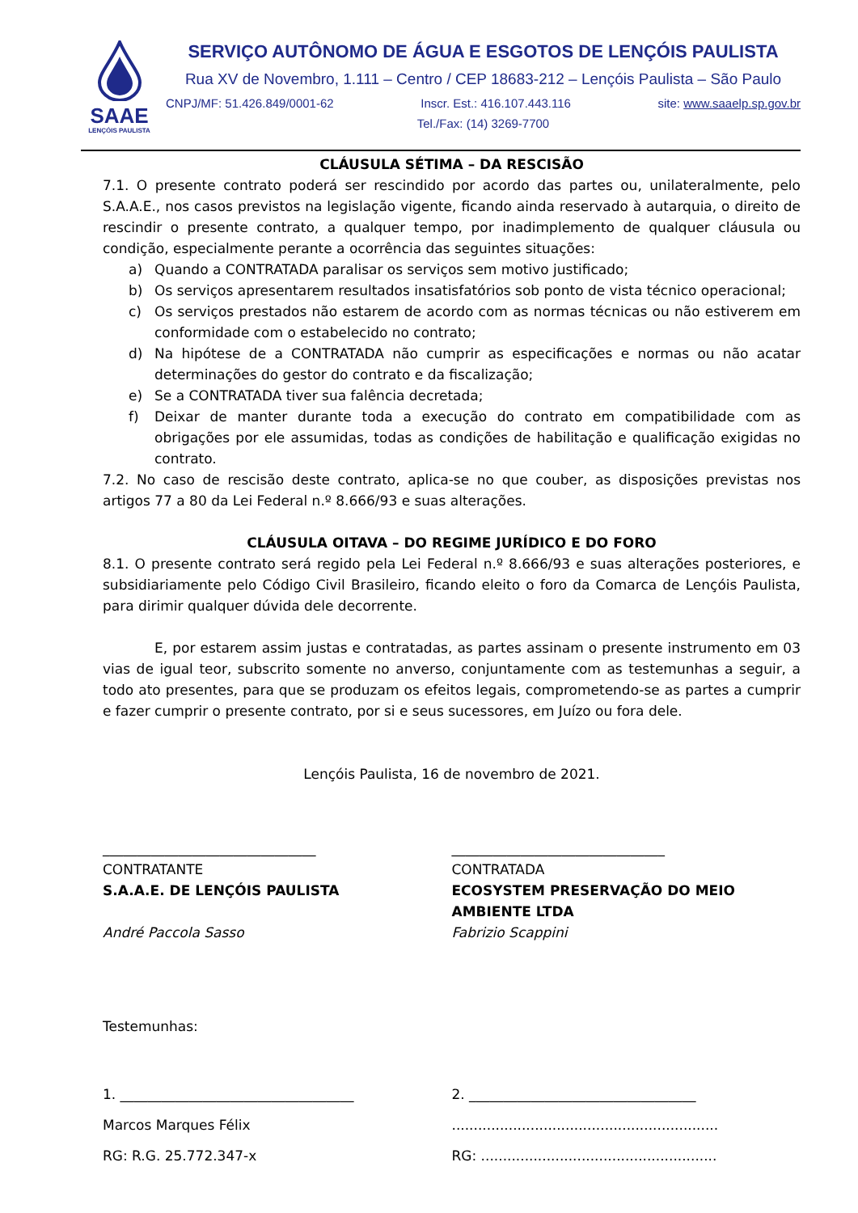SAAE
LENÇÓIS PAULISTA
SERVIÇO AUTÔNOMO DE ÁGUA E ESGOTOS DE LENÇÓIS PAULISTA
Rua XV de Novembro, 1.111 – Centro / CEP 18683-212 – Lençóis Paulista – São Paulo
CNPJ/MF: 51.426.849/0001-62 Inscr. Est.: 416.107.443.116 site: www.saaelp.sp.gov.br
Tel./Fax: (14) 3269-7700
CLÁUSULA SÉTIMA – DA RESCISÃO
7.1. O presente contrato poderá ser rescindido por acordo das partes ou, unilateralmente, pelo S.A.A.E., nos casos previstos na legislação vigente, ficando ainda reservado à autarquia, o direito de rescindir o presente contrato, a qualquer tempo, por inadimplemento de qualquer cláusula ou condição, especialmente perante a ocorrência das seguintes situações:
a) Quando a CONTRATADA paralisar os serviços sem motivo justificado;
b) Os serviços apresentarem resultados insatisfatórios sob ponto de vista técnico operacional;
c) Os serviços prestados não estarem de acordo com as normas técnicas ou não estiverem em conformidade com o estabelecido no contrato;
d) Na hipótese de a CONTRATADA não cumprir as especificações e normas ou não acatar determinações do gestor do contrato e da fiscalização;
e) Se a CONTRATADA tiver sua falência decretada;
f) Deixar de manter durante toda a execução do contrato em compatibilidade com as obrigações por ele assumidas, todas as condições de habilitação e qualificação exigidas no contrato.
7.2. No caso de rescisão deste contrato, aplica-se no que couber, as disposições previstas nos artigos 77 a 80 da Lei Federal n.º 8.666/93 e suas alterações.
CLÁUSULA OITAVA – DO REGIME JURÍDICO E DO FORO
8.1. O presente contrato será regido pela Lei Federal n.º 8.666/93 e suas alterações posteriores, e subsidiariamente pelo Código Civil Brasileiro, ficando eleito o foro da Comarca de Lençóis Paulista, para dirimir qualquer dúvida dele decorrente.
E, por estarem assim justas e contratadas, as partes assinam o presente instrumento em 03 vias de igual teor, subscrito somente no anverso, conjuntamente com as testemunhas a seguir, a todo ato presentes, para que se produzam os efeitos legais, comprometendo-se as partes a cumprir e fazer cumprir o presente contrato, por si e seus sucessores, em Juízo ou fora dele.
Lençóis Paulista, 16 de novembro de 2021.
_______________________________
CONTRATANTE
S.A.A.E. DE LENÇÓIS PAULISTA
André Paccola Sasso
_______________________________
CONTRATADA
ECOSYSTEM PRESERVAÇÃO DO MEIO AMBIENTE LTDA
Fabrizio Scappini
Testemunhas:
1. __________________________________
Marcos Marques Félix
RG: R.G. 25.772.347-x
2. _________________________________
.............................................................
RG: ......................................................